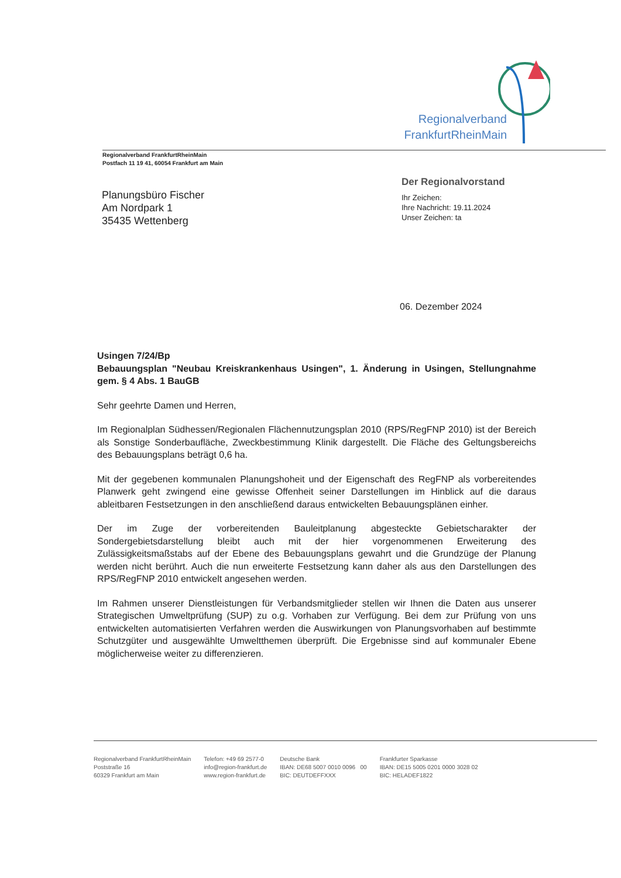Regionalverband
FrankfurtRheinMain
Regionalverband FrankfurtRheinMain
Postfach 11 19 41, 60054 Frankfurt am Main
Planungsbüro Fischer
Am Nordpark 1
35435 Wettenberg
Der Regionalvorstand
Ihr Zeichen:
Ihre Nachricht: 19.11.2024
Unser Zeichen: ta
06. Dezember 2024
Usingen 7/24/Bp
Bebauungsplan "Neubau Kreiskrankenhaus Usingen", 1. Änderung in Usingen, Stellungnahme gem. § 4 Abs. 1 BauGB
Sehr geehrte Damen und Herren,
Im Regionalplan Südhessen/Regionalen Flächennutzungsplan 2010 (RPS/RegFNP 2010) ist der Bereich als Sonstige Sonderbaufläche, Zweckbestimmung Klinik dargestellt. Die Fläche des Geltungsbereichs des Bebauungsplans beträgt 0,6 ha.
Mit der gegebenen kommunalen Planungshoheit und der Eigenschaft des RegFNP als vorbereitendes Planwerk geht zwingend eine gewisse Offenheit seiner Darstellungen im Hinblick auf die daraus ableitbaren Festsetzungen in den anschließend daraus entwickelten Bebauungsplänen einher.
Der im Zuge der vorbereitenden Bauleitplanung abgesteckte Gebietscharakter der Sondergebietsdarstellung bleibt auch mit der hier vorgenommenen Erweiterung des Zulässigkeitsmaßstabs auf der Ebene des Bebauungsplans gewahrt und die Grundzüge der Planung werden nicht berührt. Auch die nun erweiterte Festsetzung kann daher als aus den Darstellungen des RPS/RegFNP 2010 entwickelt angesehen werden.
Im Rahmen unserer Dienstleistungen für Verbandsmitglieder stellen wir Ihnen die Daten aus unserer Strategischen Umweltprüfung (SUP) zu o.g. Vorhaben zur Verfügung. Bei dem zur Prüfung von uns entwickelten automatisierten Verfahren werden die Auswirkungen von Planungsvorhaben auf bestimmte Schutzgüter und ausgewählte Umweltthemen überprüft. Die Ergebnisse sind auf kommunaler Ebene möglicherweise weiter zu differenzieren.
Regionalverband FrankfurtRheinMain
Poststraße 16
60329 Frankfurt am Main
Telefon: +49 69 2577-0
info@region-frankfurt.de
www.region-frankfurt.de
Deutsche Bank
IBAN: DE68 5007 0010 0096 00
BIC: DEUTDEFFXXX
Frankfurter Sparkasse
IBAN: DE15 5005 0201 0000 3028 02
BIC: HELADEF1822